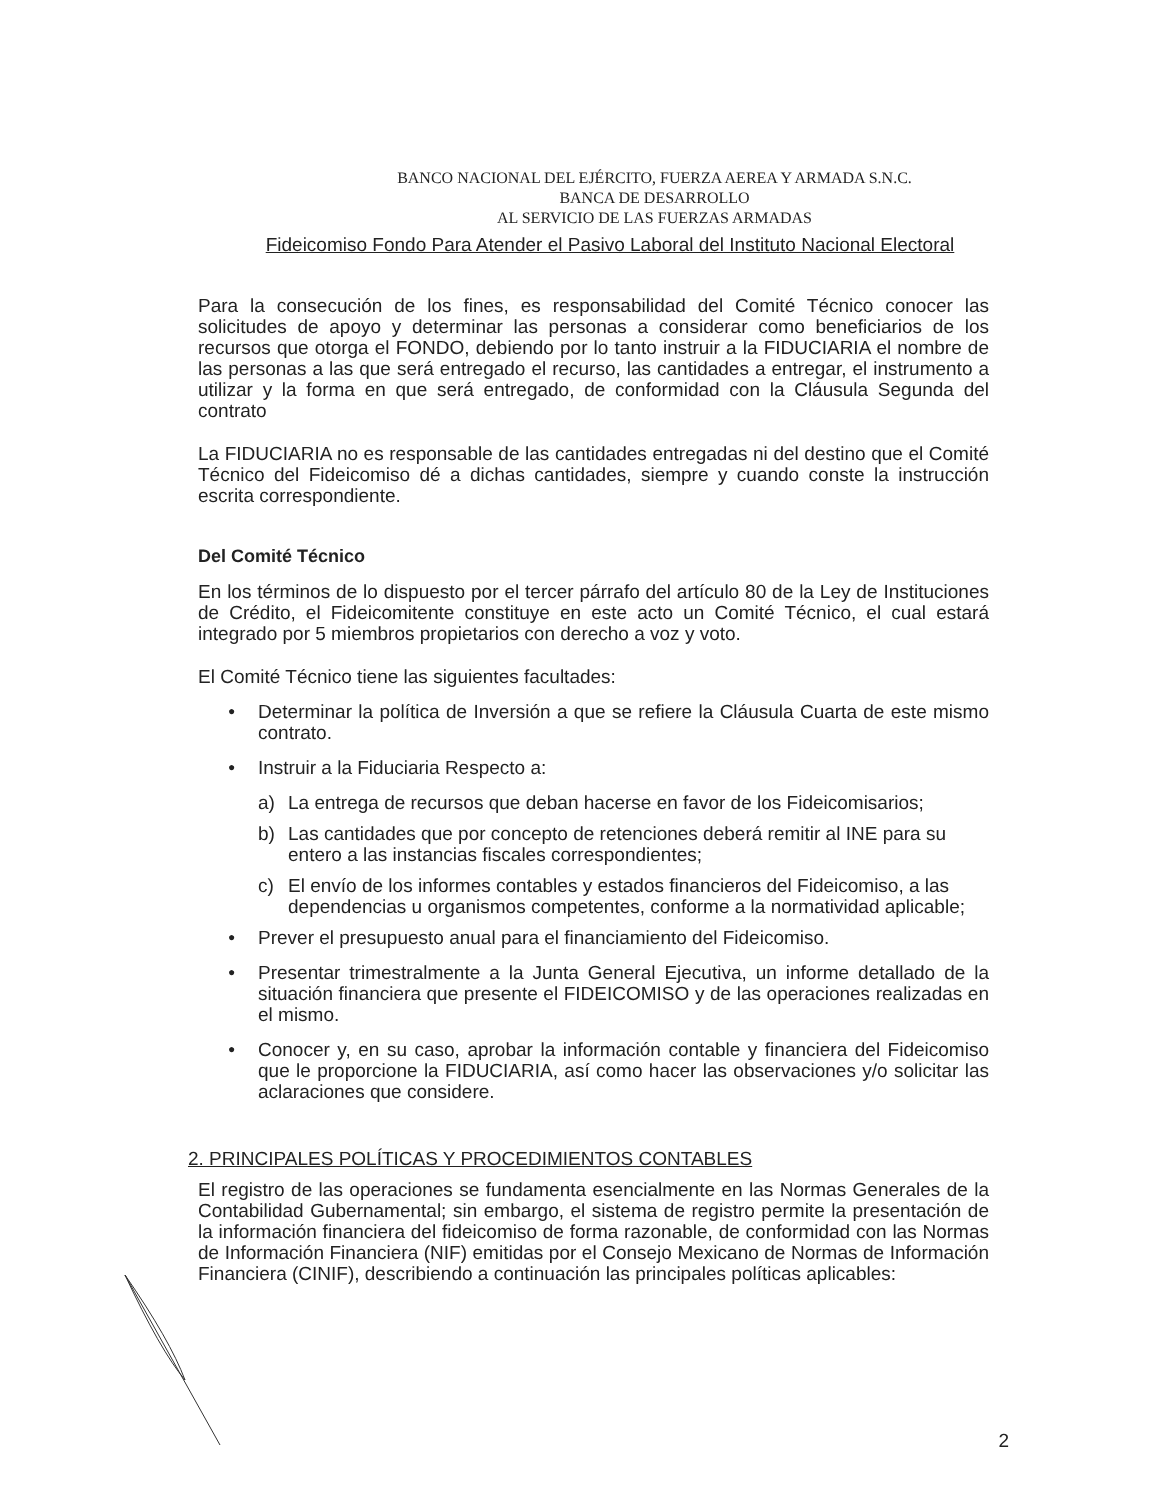BANCO NACIONAL DEL EJÉRCITO, FUERZA AEREA Y ARMADA S.N.C.
BANCA DE DESARROLLO
AL SERVICIO DE LAS FUERZAS ARMADAS
Fideicomiso Fondo Para Atender el Pasivo Laboral del Instituto Nacional Electoral
Para la consecución de los fines, es responsabilidad del Comité Técnico conocer las solicitudes de apoyo y determinar las personas a considerar como beneficiarios de los recursos que otorga el FONDO, debiendo por lo tanto instruir a la FIDUCIARIA el nombre de las personas a las que será entregado el recurso, las cantidades a entregar, el instrumento a utilizar y la forma en que será entregado, de conformidad con la Cláusula Segunda del contrato
La FIDUCIARIA no es responsable de las cantidades entregadas ni del destino que el Comité Técnico del Fideicomiso dé a dichas cantidades, siempre y cuando conste la instrucción escrita correspondiente.
Del Comité Técnico
En los términos de lo dispuesto por el tercer párrafo del artículo 80 de la Ley de Instituciones de Crédito, el Fideicomitente constituye en este acto un Comité Técnico, el cual estará integrado por 5 miembros propietarios con derecho a voz y voto.
El Comité Técnico tiene las siguientes facultades:
● Determinar la política de Inversión a que se refiere la Cláusula Cuarta de este mismo contrato.
● Instruir a la Fiduciaria Respecto a:
a) La entrega de recursos que deban hacerse en favor de los Fideicomisarios;
b) Las cantidades que por concepto de retenciones deberá remitir al INE para su entero a las instancias fiscales correspondientes;
c) El envío de los informes contables y estados financieros del Fideicomiso, a las dependencias u organismos competentes, conforme a la normatividad aplicable;
● Prever el presupuesto anual para el financiamiento del Fideicomiso.
● Presentar trimestralmente a la Junta General Ejecutiva, un informe detallado de la situación financiera que presente el FIDEICOMISO y de las operaciones realizadas en el mismo.
● Conocer y, en su caso, aprobar la información contable y financiera del Fideicomiso que le proporcione la FIDUCIARIA, así como hacer las observaciones y/o solicitar las aclaraciones que considere.
2. PRINCIPALES POLÍTICAS Y PROCEDIMIENTOS CONTABLES
El registro de las operaciones se fundamenta esencialmente en las Normas Generales de la Contabilidad Gubernamental; sin embargo, el sistema de registro permite la presentación de la información financiera del fideicomiso de forma razonable, de conformidad con las Normas de Información Financiera (NIF) emitidas por el Consejo Mexicano de Normas de Información Financiera (CINIF), describiendo a continuación las principales políticas aplicables:
2